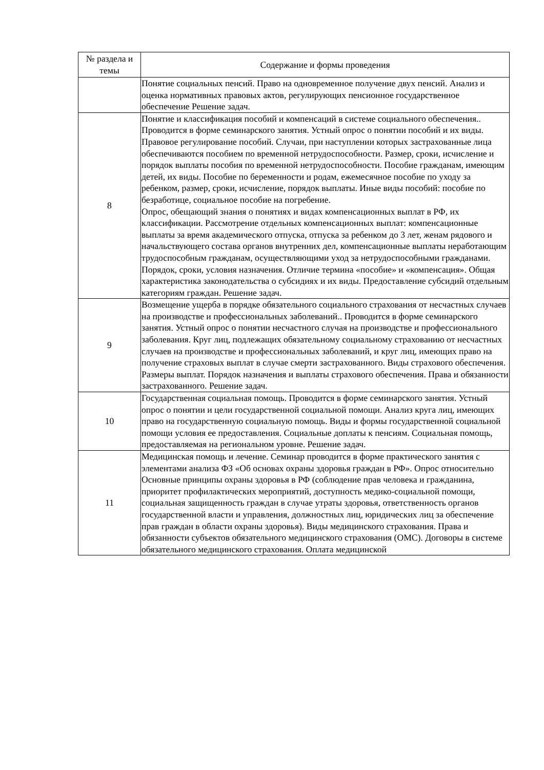| № раздела и темы | Содержание и формы проведения |
| --- | --- |
| | Понятие социальных пенсий. Право на одновременное получение двух пенсий. Анализ и оценка нормативных правовых актов, регулирующих пенсионное государственное обеспечение Решение задач. |
| 8 | Понятие и классификация пособий и компенсаций в системе социального обеспечения.. Проводится в форме семинарского занятия. Устный опрос о понятии пособий и их виды. Правовое регулирование пособий. Случаи, при наступлении которых застрахованные лица обеспечиваются пособием по временной нетрудоспособности. Размер, сроки, исчисление и порядок выплаты пособия по временной нетрудоспособности. Пособие гражданам, имеющим детей, их виды. Пособие по беременности и родам, ежемесячное пособие по уходу за ребенком, размер, сроки, исчисление, порядок выплаты. Иные виды пособий: пособие по безработице, социальное пособие на погребение. Опрос, обещающий знания о понятиях и видах компенсационных выплат в РФ, их классификации. Рассмотрение отдельных компенсационных выплат: компенсационные выплаты за время академического отпуска, отпуска за ребенком до 3 лет, женам рядового и начальствующего состава органов внутренних дел, компенсационные выплаты неработающим трудоспособным гражданам, осуществляющими уход за нетрудоспособными гражданами. Порядок, сроки, условия назначения. Отличие термина «пособие» и «компенсация». Общая характеристика законодательства о субсидиях и их виды. Предоставление субсидий отдельным категориям граждан. Решение задач. |
| 9 | Возмещение ущерба в порядке обязательного социального страхования от несчастных случаев на производстве и профессиональных заболеваний.. Проводится в форме семинарского занятия. Устный опрос о понятии несчастного случая на производстве и профессионального заболевания. Круг лиц, подлежащих обязательному социальному страхованию от несчастных случаев на производстве и профессиональных заболеваний, и круг лиц, имеющих право на получение страховых выплат в случае смерти застрахованного. Виды страхового обеспечения. Размеры выплат. Порядок назначения и выплаты страхового обеспечения. Права и обязанности застрахованного. Решение задач. |
| 10 | Государственная социальная помощь. Проводится в форме семинарского занятия. Устный опрос о понятии и цели государственной социальной помощи. Анализ круга лиц, имеющих право на государственную социальную помощь. Виды и формы государственной социальной помощи условия ее предоставления. Социальные доплаты к пенсиям. Социальная помощь, предоставляемая на региональном уровне. Решение задач. |
| 11 | Медицинская помощь и лечение. Семинар проводится в форме практического занятия с элементами анализа ФЗ «Об основах охраны здоровья граждан в РФ». Опрос относительно Основные принципы охраны здоровья в РФ (соблюдение прав человека и гражданина, приоритет профилактических мероприятий, доступность медико-социальной помощи, социальная защищенность граждан в случае утраты здоровья, ответственность органов государственной власти и управления, должностных лиц, юридических лиц за обеспечение прав граждан в области охраны здоровья). Виды медицинского страхования. Права и обязанности субъектов обязательного медицинского страхования (ОМС). Договоры в системе обязательного медицинского страхования. Оплата медицинской |